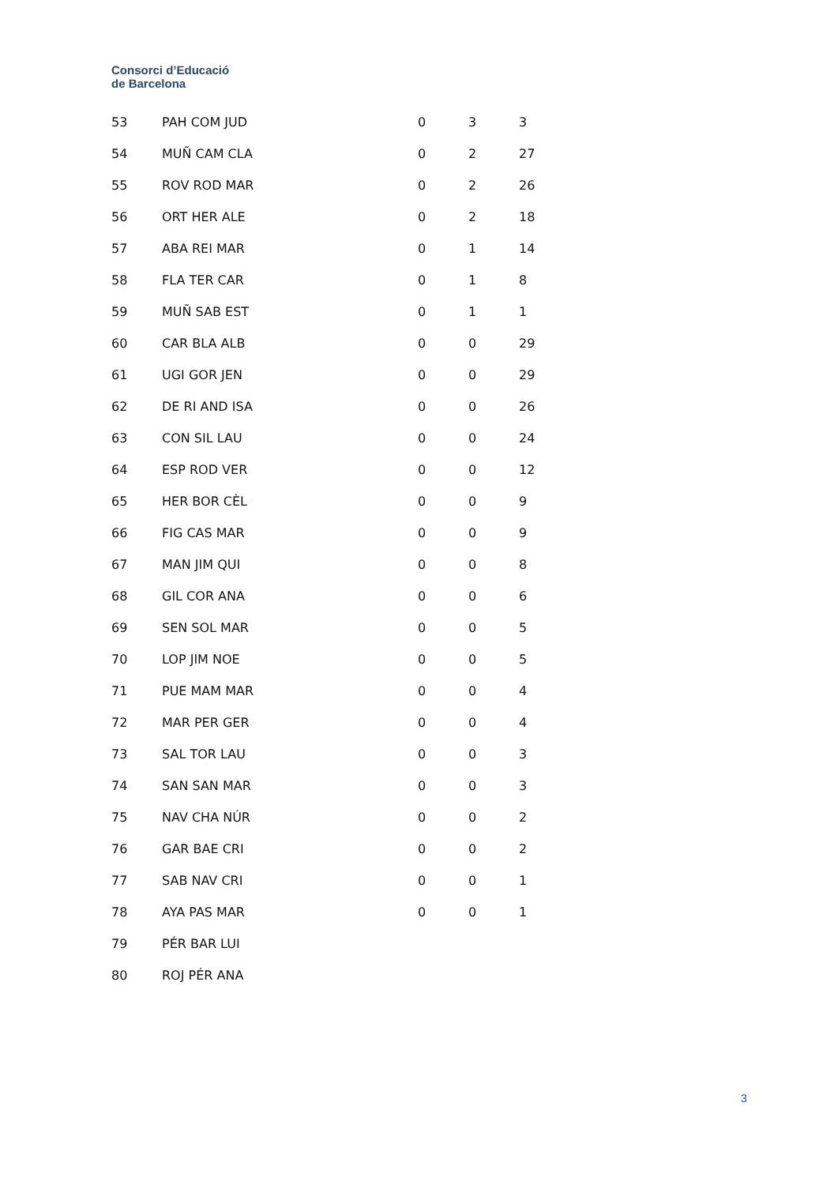Consorci d’Educació
de Barcelona
| 53 | PAH COM JUD | 0 | 3 | 3 |
| 54 | MUÑ CAM CLA | 0 | 2 | 27 |
| 55 | ROV ROD MAR | 0 | 2 | 26 |
| 56 | ORT HER ALE | 0 | 2 | 18 |
| 57 | ABA REI MAR | 0 | 1 | 14 |
| 58 | FLA TER CAR | 0 | 1 | 8 |
| 59 | MUÑ SAB EST | 0 | 1 | 1 |
| 60 | CAR BLA ALB | 0 | 0 | 29 |
| 61 | UGI GOR JEN | 0 | 0 | 29 |
| 62 | DE RI AND ISA | 0 | 0 | 26 |
| 63 | CON SIL LAU | 0 | 0 | 24 |
| 64 | ESP ROD VER | 0 | 0 | 12 |
| 65 | HER BOR CÈL | 0 | 0 | 9 |
| 66 | FIG CAS MAR | 0 | 0 | 9 |
| 67 | MAN JIM QUI | 0 | 0 | 8 |
| 68 | GIL COR ANA | 0 | 0 | 6 |
| 69 | SEN SOL MAR | 0 | 0 | 5 |
| 70 | LOP JIM NOE | 0 | 0 | 5 |
| 71 | PUE MAM MAR | 0 | 0 | 4 |
| 72 | MAR PER GER | 0 | 0 | 4 |
| 73 | SAL TOR LAU | 0 | 0 | 3 |
| 74 | SAN SAN MAR | 0 | 0 | 3 |
| 75 | NAV CHA NÚR | 0 | 0 | 2 |
| 76 | GAR BAE CRI | 0 | 0 | 2 |
| 77 | SAB NAV CRI | 0 | 0 | 1 |
| 78 | AYA PAS MAR | 0 | 0 | 1 |
| 79 | PÉR BAR LUI | | | |
| 80 | ROJ PÉR ANA | | | |
3